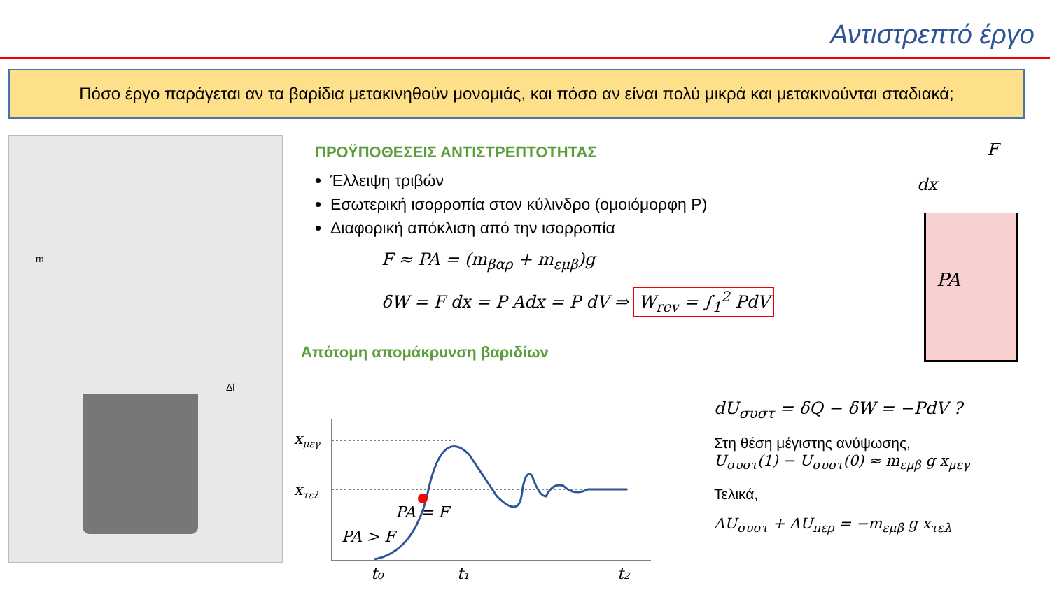Αντιστρεπτό έργο
Πόσο έργο παράγεται αν τα βαρίδια μετακινηθούν μονομιάς, και πόσο αν είναι πολύ μικρά και μετακινούνται σταδιακά;
m
Δl
ΠΡΟΫΠΟΘΕΣΕΙΣ ΑΝΤΙΣΤΡΕΠΤΟΤΗΤΑΣ
Έλλειψη τριβών
Εσωτερική ισορροπία στον κύλινδρο (ομοιόμορφη P)
Διαφορική απόκλιση από την ισορροπία
F ≈ PA = (m<sub>βαρ</sub> + m<sub>εμβ</sub>)g
δW = F dx = P Adx = P dV ⇒ W<sub>rev</sub> = ∫<sub>1</sub><sup>2</sup> PdV
Απότομη απομάκρυνση βαριδίων
PA
F
dx
xμεγ
xτελ
PA = F
PA > F
t₀
t₁
t₂
dU<sub>συστ</sub> = δQ − δW = −PdV ?
Στη θέση μέγιστης ανύψωσης,
U<sub>συστ</sub>(1) − U<sub>συστ</sub>(0) ≈ m<sub>εμβ</sub> g x<sub>μεγ</sub>
Τελικά,
ΔU<sub>συστ</sub> + ΔU<sub>περ</sub> = −m<sub>εμβ</sub> g x<sub>τελ</sub>